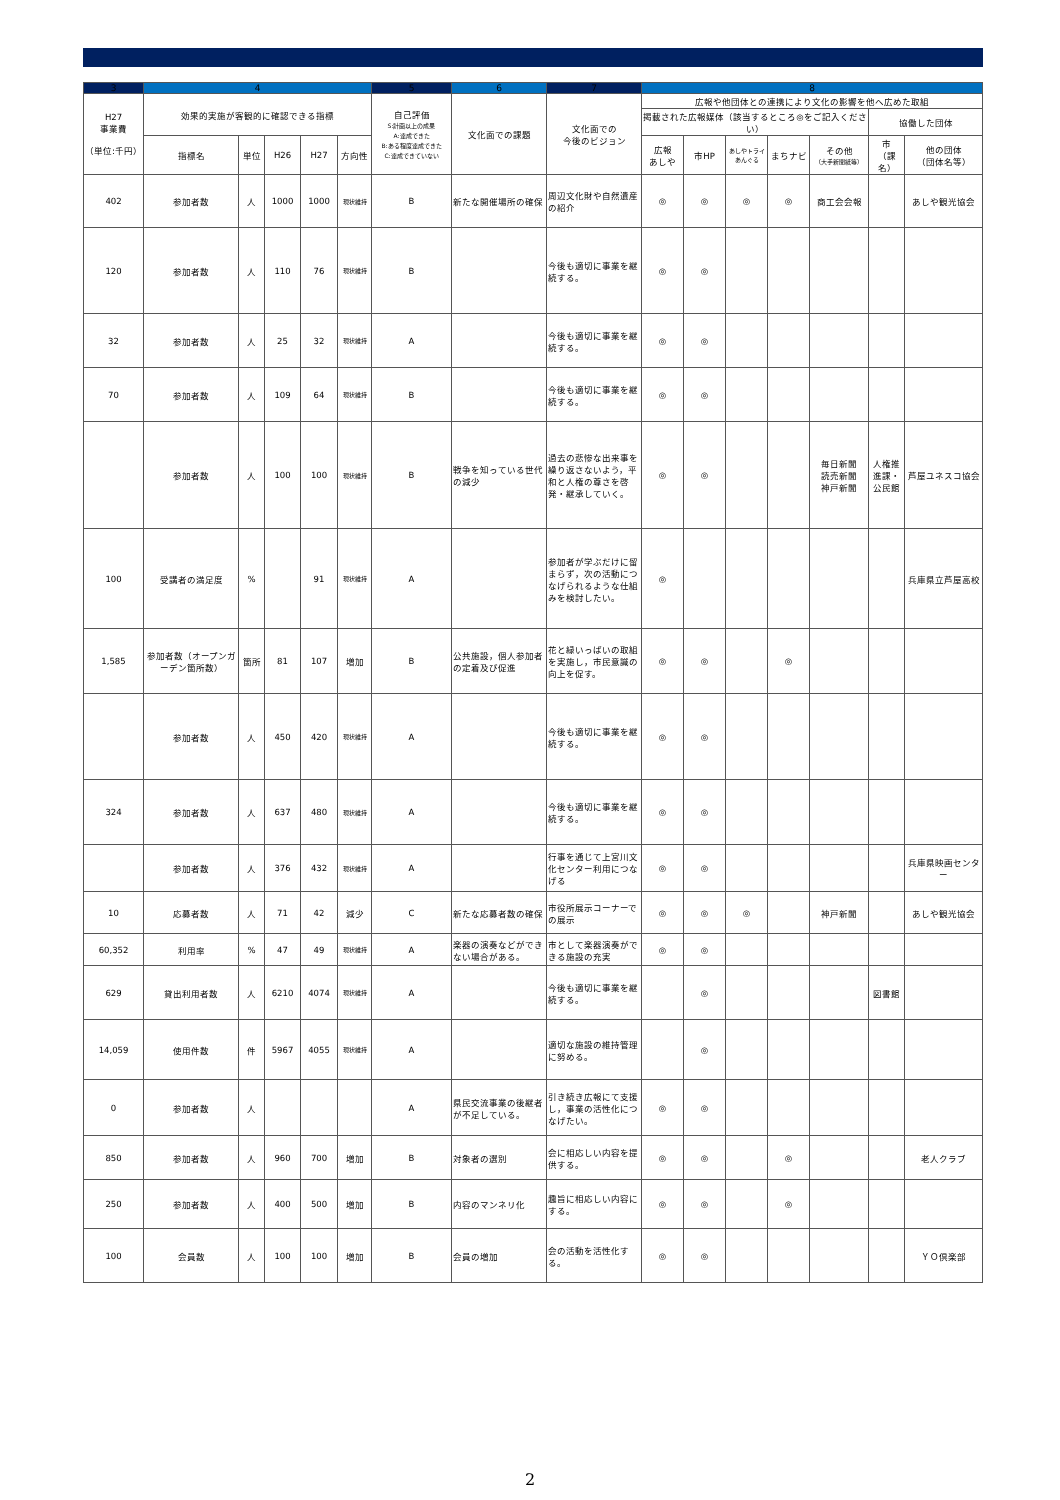| 3 | 4 | | | | | 5 | 6 | 7 | 8 | | | | | | |
| --- | --- | --- | --- | --- | --- | --- | --- | --- | --- | --- | --- | --- | --- | --- | --- |
| H27 事業費 （単位:千円） | 効果的実施が客観的に確認できる指標 | | | | | 自己評価 S:計画以上の成果 A:達成できた B:ある程度達成できた C:達成できていない | 文化面での課題 | 文化面での 今後のビジョン | 広報や他団体との連携により文化の影響を他へ広めた取組 | | | | | | |
| | | | | | | | | | 掲載された広報媒体（該当するところ◎をご記入ください） | | | | | 協働した団体 | |
| | 指標名 | 単位 | H26 | H27 | 方向性 | | | | 広報 あしや | 市HP | あしやトライあんぐる | まちナビ | その他 （大手新聞紙等） | 市 （課名） | 他の団体 （団体名等） |
| 402 | 参加者数 | 人 | 1000 | 1000 | 現状維持 | B | 新たな開催場所の確保 | 周辺文化財や自然遺産の紹介 | ◎ | ◎ | ◎ | ◎ | 商工会会報 | | あしや観光協会 |
| 120 | 参加者数 | 人 | 110 | 76 | 現状維持 | B | | 今後も適切に事業を継続する。 | ◎ | ◎ | | | | | |
| 32 | 参加者数 | 人 | 25 | 32 | 現状維持 | A | | 今後も適切に事業を継続する。 | ◎ | ◎ | | | | | |
| 70 | 参加者数 | 人 | 109 | 64 | 現状維持 | B | | 今後も適切に事業を継続する。 | ◎ | ◎ | | | | | |
| | 参加者数 | 人 | 100 | 100 | 現状維持 | B | 戦争を知っている世代の減少 | 過去の悲惨な出来事を繰り返さないよう，平和と人権の尊さを啓発・継承していく。 | ◎ | ◎ | | | 毎日新聞 読売新聞 神戸新聞 | 人権推進課・公民館 | 芦屋ユネスコ協会 |
| 100 | 受講者の満足度 | % | | 91 | 現状維持 | A | | 参加者が学ぶだけに留まらず，次の活動につなげられるような仕組みを検討したい。 | ◎ | | | | | | 兵庫県立芦屋高校 |
| 1,585 | 参加者数（オープンガーデン箇所数） | 箇所 | 81 | 107 | 増加 | B | 公共施設，個人参加者の定着及び促進 | 花と緑いっぱいの取組を実施し，市民意識の向上を促す。 | ◎ | ◎ | | ◎ | | | |
| | 参加者数 | 人 | 450 | 420 | 現状維持 | A | | 今後も適切に事業を継続する。 | ◎ | ◎ | | | | | |
| 324 | 参加者数 | 人 | 637 | 480 | 現状維持 | A | | 今後も適切に事業を継続する。 | ◎ | ◎ | | | | | |
| | 参加者数 | 人 | 376 | 432 | 現状維持 | A | | 行事を通じて上宮川文化センター利用につなげる | ◎ | ◎ | | | | | 兵庫県映画センター |
| 10 | 応募者数 | 人 | 71 | 42 | 減少 | C | 新たな応募者数の確保 | 市役所展示コーナーでの展示 | ◎ | ◎ | ◎ | | 神戸新聞 | | あしや観光協会 |
| 60,352 | 利用率 | % | 47 | 49 | 現状維持 | A | 楽器の演奏などができない場合がある。 | 市として楽器演奏ができる施設の充実 | ◎ | ◎ | | | | | |
| 629 | 貸出利用者数 | 人 | 6210 | 4074 | 現状維持 | A | | 今後も適切に事業を継続する。 | | ◎ | | | | 図書館 | |
| 14,059 | 使用件数 | 件 | 5967 | 4055 | 現状維持 | A | | 適切な施設の維持管理に努める。 | | ◎ | | | | | |
| 0 | 参加者数 | 人 | | | | A | 県民交流事業の後継者が不足している。 | 引き続き広報にて支援し，事業の活性化につなげたい。 | ◎ | ◎ | | | | | |
| 850 | 参加者数 | 人 | 960 | 700 | 増加 | B | 対象者の選別 | 会に相応しい内容を提供する。 | ◎ | ◎ | | ◎ | | | 老人クラブ |
| 250 | 参加者数 | 人 | 400 | 500 | 増加 | B | 内容のマンネリ化 | 趣旨に相応しい内容にする。 | ◎ | ◎ | | ◎ | | | |
| 100 | 会員数 | 人 | 100 | 100 | 増加 | B | 会員の増加 | 会の活動を活性化する。 | ◎ | ◎ | | | | | ＹＯ倶楽部 |
2